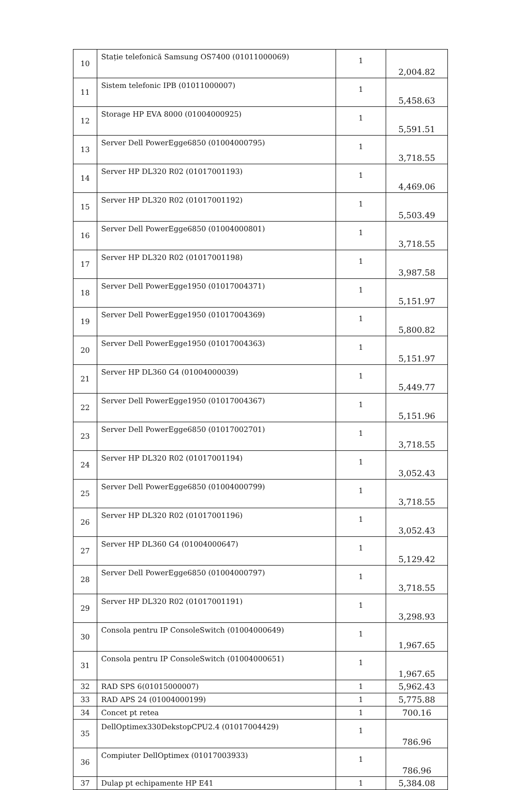| 10 | Stație telefonică Samsung OS7400 (01011000069) | 1 | 2,004.82 |
| 11 | Sistem telefonic IPB (01011000007) | 1 | 5,458.63 |
| 12 | Storage HP EVA 8000 (01004000925) | 1 | 5,591.51 |
| 13 | Server Dell PowerEgge6850 (01004000795) | 1 | 3,718.55 |
| 14 | Server HP DL320 R02 (01017001193) | 1 | 4,469.06 |
| 15 | Server HP DL320 R02 (01017001192) | 1 | 5,503.49 |
| 16 | Server Dell PowerEgge6850 (01004000801) | 1 | 3,718.55 |
| 17 | Server HP DL320 R02 (01017001198) | 1 | 3,987.58 |
| 18 | Server Dell PowerEgge1950 (01017004371) | 1 | 5,151.97 |
| 19 | Server Dell PowerEgge1950 (01017004369) | 1 | 5,800.82 |
| 20 | Server Dell PowerEgge1950 (01017004363) | 1 | 5,151.97 |
| 21 | Server HP DL360 G4 (01004000039) | 1 | 5,449.77 |
| 22 | Server Dell PowerEgge1950 (01017004367) | 1 | 5,151.96 |
| 23 | Server Dell PowerEgge6850 (01017002701) | 1 | 3,718.55 |
| 24 | Server HP DL320 R02 (01017001194) | 1 | 3,052.43 |
| 25 | Server Dell PowerEgge6850 (01004000799) | 1 | 3,718.55 |
| 26 | Server HP DL320 R02 (01017001196) | 1 | 3,052.43 |
| 27 | Server HP DL360 G4 (01004000647) | 1 | 5,129.42 |
| 28 | Server Dell PowerEgge6850 (01004000797) | 1 | 3,718.55 |
| 29 | Server HP DL320 R02 (01017001191) | 1 | 3,298.93 |
| 30 | Consola pentru IP ConsoleSwitch (01004000649) | 1 | 1,967.65 |
| 31 | Consola pentru IP ConsoleSwitch (01004000651) | 1 | 1,967.65 |
| 32 | RAD SPS 6(01015000007) | 1 | 5,962.43 |
| 33 | RAD APS 24 (01004000199) | 1 | 5,775.88 |
| 34 | Concet pt retea | 1 | 700.16 |
| 35 | DellOptimex330DekstopCPU2.4 (01017004429) | 1 | 786.96 |
| 36 | Compiuter DellOptimex (01017003933) | 1 | 786.96 |
| 37 | Dulap pt echipamente HP E41 | 1 | 5,384.08 |